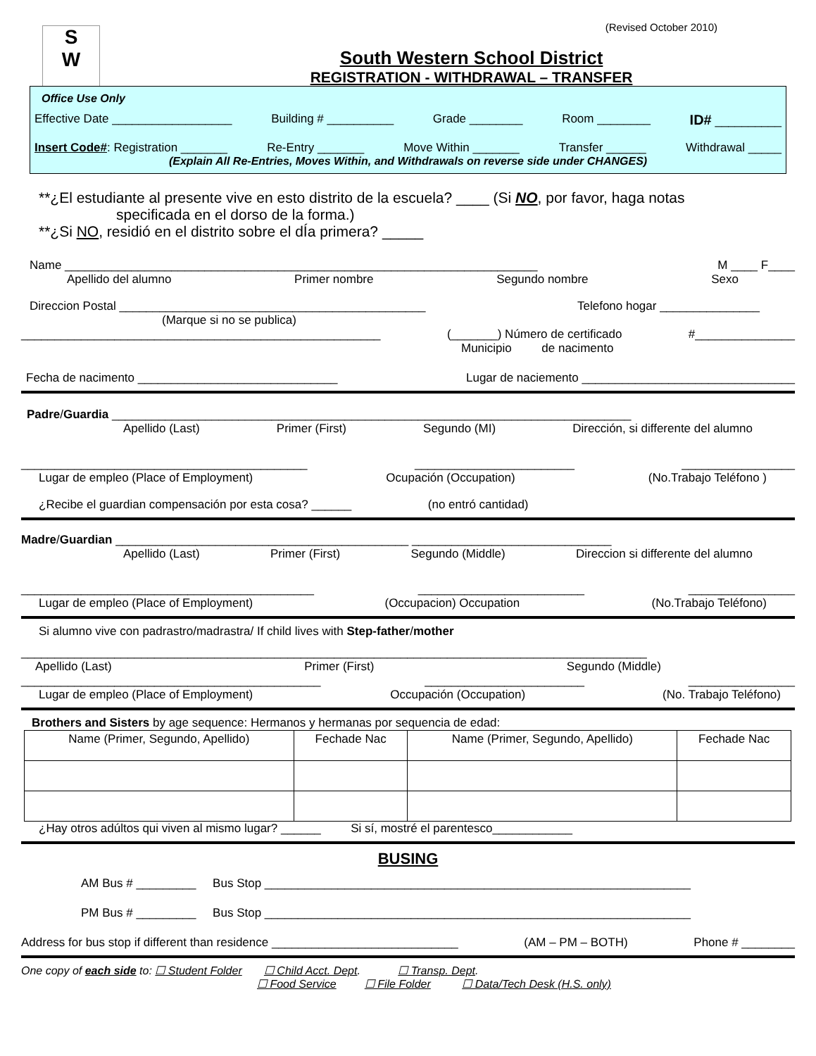(Revised October 2010)
S
W
South Western School District
REGISTRATION - WITHDRAWAL – TRANSFER
Office Use Only
Effective Date __________________ Building # __________ Grade ________ Room ________ ID# __________
Insert Code#: Registration _______ Re-Entry _______ Move Within _______ Transfer ______ Withdrawal _____
(Explain All Re-Entries, Moves Within, and Withdrawals on reverse side under CHANGES)
**¿El estudiante al presente vive en esto distrito de la escuela? ____ (Si NO, por favor, haga notas
specificada en el dorso de la forma.)
**¿Si NO, residió en el distrito sobre el dÍa primera? _____
Name _______________________________________________________________________ M ____ F____
Apellido del alumno Primer nombre Segundo nombre Sexo
Direccion Postal ______________________________________________ Telefono hogar _______________
(Marque si no se publica)
______________________________________________________ (_______) Número de certificado #_______________
Municipio de nacimento
Fecha de nacimento ______________________________ Lugar de naciemento ________________________________
Padre/Guardia ______________________________________________________________________________
Apellido (Last) Primer (First) Segundo (MI) Dirección, si differente del alumno
___________________________________________ ________________________ _________________
Lugar de empleo (Place of Employment) Ocupación (Occupation) (No.Trabajo Teléfono )
¿Recibe el guardian compensación por esta cosa? ______ (no entró cantidad)
Madre/Guardian ____________________________________________ ______________________________
Apellido (Last) Primer (First) Segundo (Middle) Direccion si differente del alumno
____________________________________________ _________________________ ________________
Lugar de empleo (Place of Employment) (Occupacion) Occupation (No.Trabajo Teléfono)
Si alumno vive con padrastro/madrastra/ If child lives with Step-father/mother
______________________________________________________________________________________________
Apellido (Last) Primer (First) Segundo (Middle)
_____________________________________________ ________________________ ________________
Lugar de empleo (Place of Employment) Occupación (Occupation) (No. Trabajo Teléfono)
Brothers and Sisters by age sequence: Hermanos y hermanas por sequencia de edad:
| Name (Primer, Segundo, Apellido) | Fechade Nac | Name (Primer, Segundo, Apellido) | Fechade Nac |
| --- | --- | --- | --- |
¿Hay otros adúltos qui viven al mismo lugar? ______ Si sí, mostré el parentesco____________
BUSING
AM Bus # _________ Bus Stop ________________________________________________________________
PM Bus # _________ Bus Stop ________________________________________________________________
Address for bus stop if different than residence ____________________________ (AM – PM – BOTH) Phone # ________
One copy of each side to: ☐ Student Folder ☐ Child Acct. Dept. ☐ Transp. Dept.
☐ Food Service ☐ File Folder ☐ Data/Tech Desk (H.S. only)